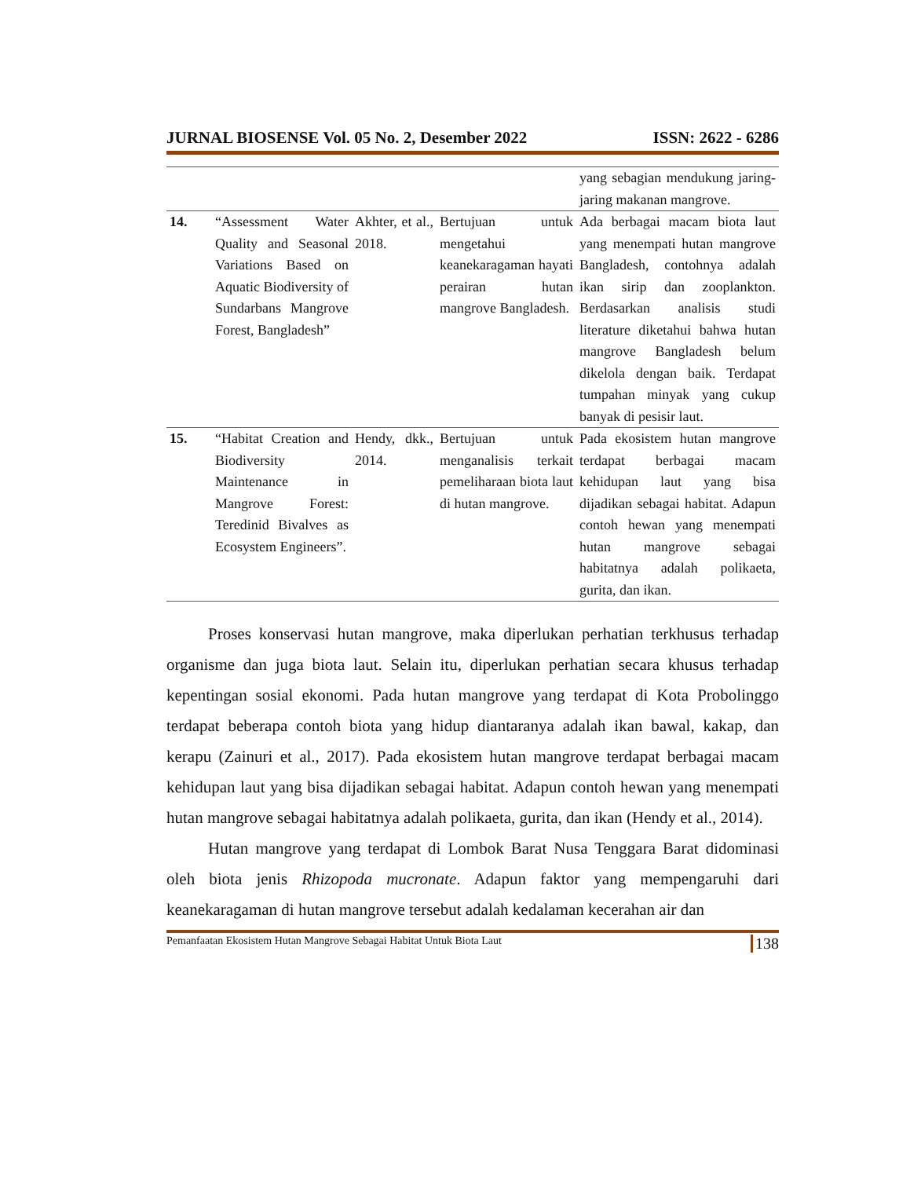JURNAL BIOSENSE Vol. 05 No. 2, Desember 2022 ISSN: 2622 - 6286
| | | | | yang sebagian mendukung jaring-jaring makanan mangrove. |
| 14. | “Assessment Water Quality and Seasonal Variations Based on Aquatic Biodiversity of Sundarbans Mangrove Forest, Bangladesh” | Akhter, et al., 2018. | Bertujuan untuk mengetahui keanekaragaman hayati perairan hutan mangrove Bangladesh. | Ada berbagai macam biota laut yang menempati hutan mangrove Bangladesh, contohnya adalah ikan sirip dan zooplankton. Berdasarkan analisis studi literature diketahui bahwa hutan mangrove Bangladesh belum dikelola dengan baik. Terdapat tumpahan minyak yang cukup banyak di pesisir laut. |
| 15. | “Habitat Creation and Biodiversity Maintenance in Mangrove Forest: Teredinid Bivalves as Ecosystem Engineers”. | Hendy, dkk., 2014. | Bertujuan untuk menganalisis terkait pemeliharaan biota laut di hutan mangrove. | Pada ekosistem hutan mangrove terdapat berbagai macam kehidupan laut yang bisa dijadikan sebagai habitat. Adapun contoh hewan yang menempati hutan mangrove sebagai habitatnya adalah polikaeta, gurita, dan ikan. |
Proses konservasi hutan mangrove, maka diperlukan perhatian terkhusus terhadap organisme dan juga biota laut. Selain itu, diperlukan perhatian secara khusus terhadap kepentingan sosial ekonomi. Pada hutan mangrove yang terdapat di Kota Probolinggo terdapat beberapa contoh biota yang hidup diantaranya adalah ikan bawal, kakap, dan kerapu (Zainuri et al., 2017). Pada ekosistem hutan mangrove terdapat berbagai macam kehidupan laut yang bisa dijadikan sebagai habitat. Adapun contoh hewan yang menempati hutan mangrove sebagai habitatnya adalah polikaeta, gurita, dan ikan (Hendy et al., 2014).
Hutan mangrove yang terdapat di Lombok Barat Nusa Tenggara Barat didominasi oleh biota jenis Rhizopoda mucronate. Adapun faktor yang mempengaruhi dari keanekaragaman di hutan mangrove tersebut adalah kedalaman kecerahan air dan
Pemanfaatan Ekosistem Hutan Mangrove Sebagai Habitat Untuk Biota Laut 138